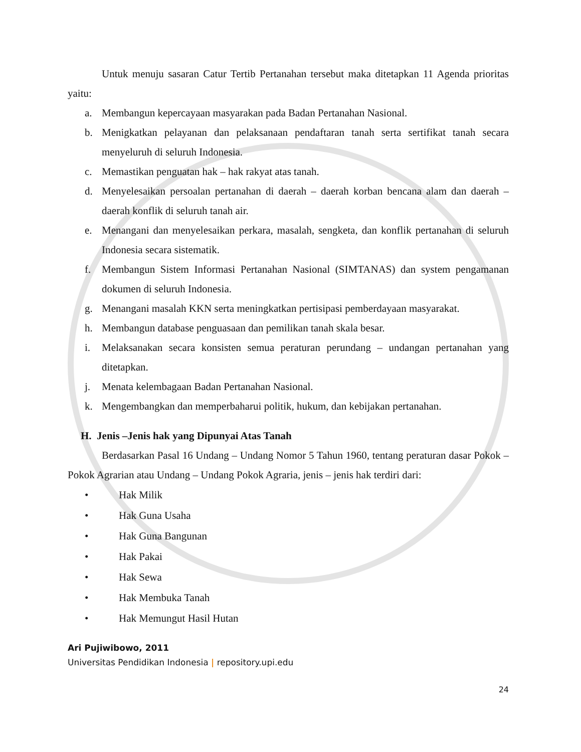Untuk menuju sasaran Catur Tertib Pertanahan tersebut maka ditetapkan 11 Agenda prioritas yaitu:
a. Membangun kepercayaan masyarakan pada Badan Pertanahan Nasional.
b. Menigkatkan pelayanan dan pelaksanaan pendaftaran tanah serta sertifikat tanah secara menyeluruh di seluruh Indonesia.
c. Memastikan penguatan hak – hak rakyat atas tanah.
d. Menyelesaikan persoalan pertanahan di daerah – daerah korban bencana alam dan daerah – daerah konflik di seluruh tanah air.
e. Menangani dan menyelesaikan perkara, masalah, sengketa, dan konflik pertanahan di seluruh Indonesia secara sistematik.
f. Membangun Sistem Informasi Pertanahan Nasional (SIMTANAS) dan system pengamanan dokumen di seluruh Indonesia.
g. Menangani masalah KKN serta meningkatkan pertisipasi pemberdayaan masyarakat.
h. Membangun database penguasaan dan pemilikan tanah skala besar.
i. Melaksanakan secara konsisten semua peraturan perundang – undangan pertanahan yang ditetapkan.
j. Menata kelembagaan Badan Pertanahan Nasional.
k. Mengembangkan dan memperbaharui politik, hukum, dan kebijakan pertanahan.
H. Jenis –Jenis hak yang Dipunyai Atas Tanah
Berdasarkan Pasal 16 Undang – Undang Nomor 5 Tahun 1960, tentang peraturan dasar Pokok – Pokok Agrarian atau Undang – Undang Pokok Agraria, jenis – jenis hak terdiri dari:
• Hak Milik
• Hak Guna Usaha
• Hak Guna Bangunan
• Hak Pakai
• Hak Sewa
• Hak Membuka Tanah
• Hak Memungut Hasil Hutan
Ari Pujiwibowo, 2011
Universitas Pendidikan Indonesia | repository.upi.edu
24